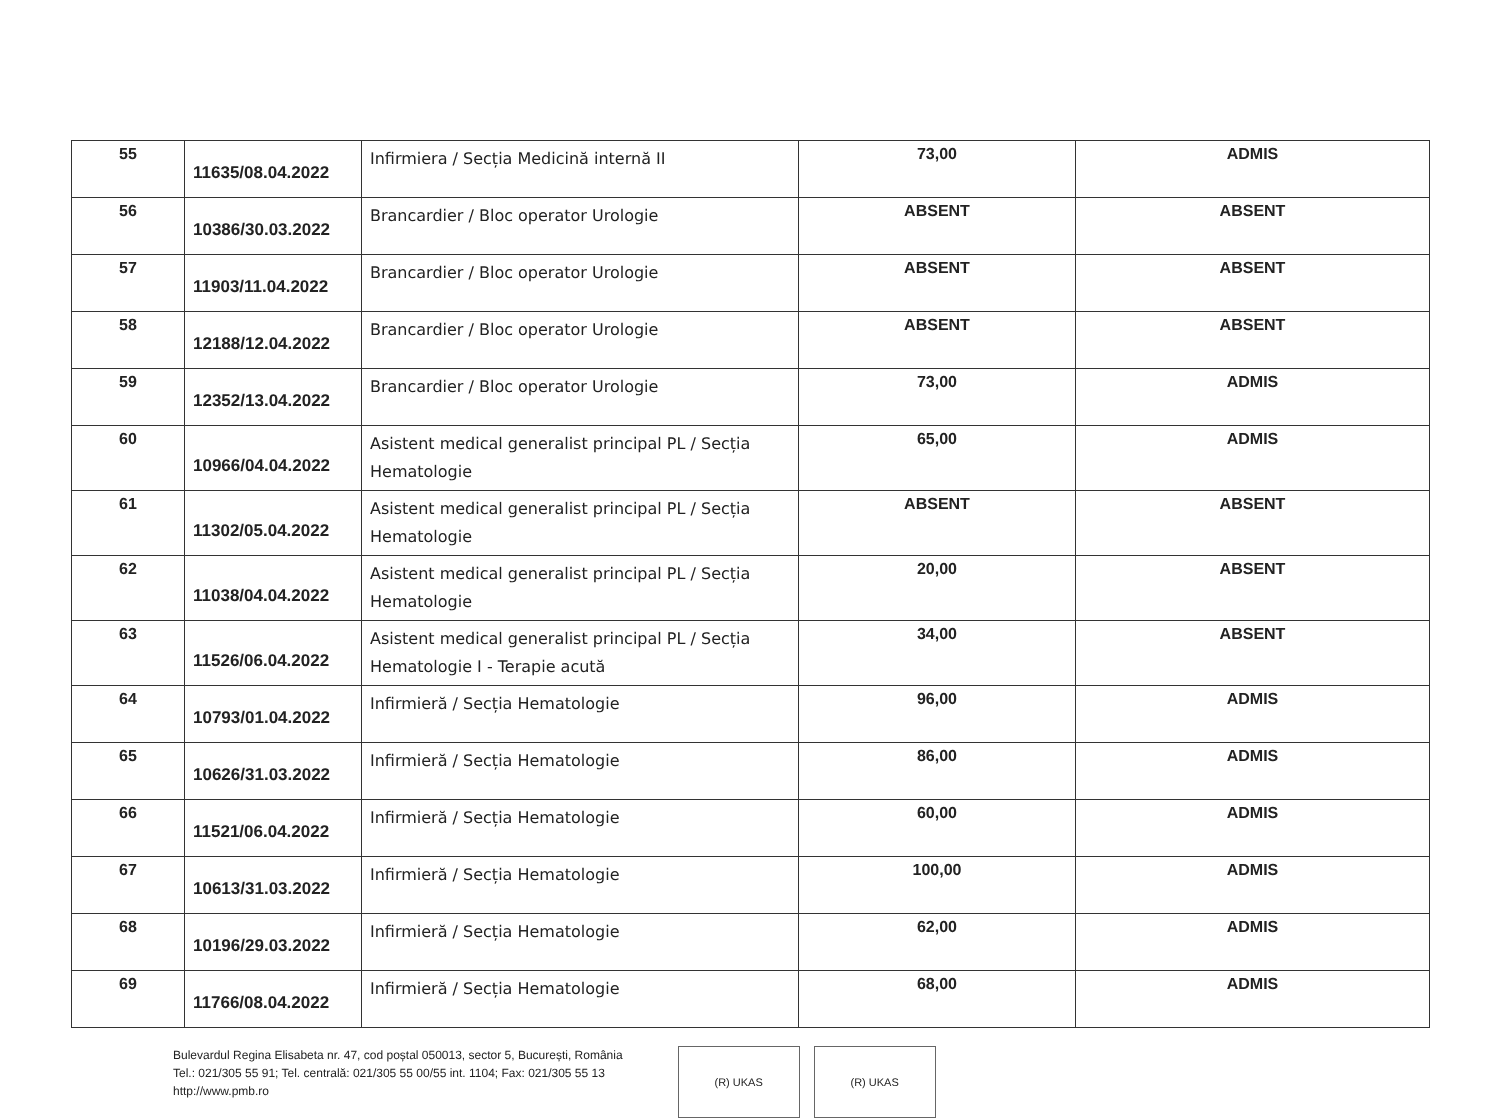| 55 | 11635/08.04.2022 | Infirmiera / Secția Medicină internă II | 73,00 | ADMIS |
| 56 | 10386/30.03.2022 | Brancardier / Bloc operator Urologie | ABSENT | ABSENT |
| 57 | 11903/11.04.2022 | Brancardier / Bloc operator Urologie | ABSENT | ABSENT |
| 58 | 12188/12.04.2022 | Brancardier / Bloc operator Urologie | ABSENT | ABSENT |
| 59 | 12352/13.04.2022 | Brancardier / Bloc operator Urologie | 73,00 | ADMIS |
| 60 | 10966/04.04.2022 | Asistent medical generalist principal PL / Secția Hematologie | 65,00 | ADMIS |
| 61 | 11302/05.04.2022 | Asistent medical generalist principal PL / Secția Hematologie | ABSENT | ABSENT |
| 62 | 11038/04.04.2022 | Asistent medical generalist principal PL / Secția Hematologie | 20,00 | ABSENT |
| 63 | 11526/06.04.2022 | Asistent medical generalist principal PL / Secția Hematologie I - Terapie acută | 34,00 | ABSENT |
| 64 | 10793/01.04.2022 | Infirmieră / Secția Hematologie | 96,00 | ADMIS |
| 65 | 10626/31.03.2022 | Infirmieră / Secția Hematologie | 86,00 | ADMIS |
| 66 | 11521/06.04.2022 | Infirmieră / Secția Hematologie | 60,00 | ADMIS |
| 67 | 10613/31.03.2022 | Infirmieră / Secția Hematologie | 100,00 | ADMIS |
| 68 | 10196/29.03.2022 | Infirmieră / Secția Hematologie | 62,00 | ADMIS |
| 69 | 11766/08.04.2022 | Infirmieră / Secția Hematologie | 68,00 | ADMIS |
Bulevardul Regina Elisabeta nr. 47, cod poștal 050013, sector 5, București, România
Tel.: 021/305 55 91; Tel. centrală: 021/305 55 00/55 int. 1104; Fax: 021/305 55 13
http://www.pmb.ro
(R) UKAS (R) UKAS